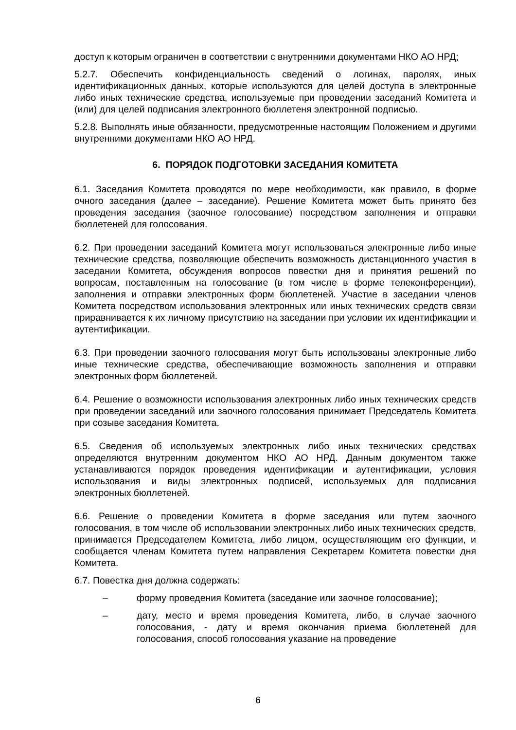доступ к которым ограничен в соответствии с внутренними документами НКО АО НРД;
5.2.7. Обеспечить конфиденциальность сведений о логинах, паролях, иных идентификационных данных, которые используются для целей доступа в электронные либо иных технические средства, используемые при проведении заседаний Комитета и (или) для целей подписания электронного бюллетеня электронной подписью.
5.2.8. Выполнять иные обязанности, предусмотренные настоящим Положением и другими внутренними документами НКО АО НРД.
6. ПОРЯДОК ПОДГОТОВКИ ЗАСЕДАНИЯ КОМИТЕТА
6.1. Заседания Комитета проводятся по мере необходимости, как правило, в форме очного заседания (далее – заседание). Решение Комитета может быть принято без проведения заседания (заочное голосование) посредством заполнения и отправки бюллетеней для голосования.
6.2. При проведении заседаний Комитета могут использоваться электронные либо иные технические средства, позволяющие обеспечить возможность дистанционного участия в заседании Комитета, обсуждения вопросов повестки дня и принятия решений по вопросам, поставленным на голосование (в том числе в форме телеконференции), заполнения и отправки электронных форм бюллетеней. Участие в заседании членов Комитета посредством использования электронных или иных технических средств связи приравнивается к их личному присутствию на заседании при условии их идентификации и аутентификации.
6.3. При проведении заочного голосования могут быть использованы электронные либо иные технические средства, обеспечивающие возможность заполнения и отправки электронных форм бюллетеней.
6.4. Решение о возможности использования электронных либо иных технических средств при проведении заседаний или заочного голосования принимает Председатель Комитета при созыве заседания Комитета.
6.5. Сведения об используемых электронных либо иных технических средствах определяются внутренним документом НКО АО НРД. Данным документом также устанавливаются порядок проведения идентификации и аутентификации, условия использования и виды электронных подписей, используемых для подписания электронных бюллетеней.
6.6. Решение о проведении Комитета в форме заседания или путем заочного голосования, в том числе об использовании электронных либо иных технических средств, принимается Председателем Комитета, либо лицом, осуществляющим его функции, и сообщается членам Комитета путем направления Секретарем Комитета повестки дня Комитета.
6.7. Повестка дня должна содержать:
– форму проведения Комитета (заседание или заочное голосование);
– дату, место и время проведения Комитета, либо, в случае заочного голосования, - дату и время окончания приема бюллетеней для голосования, способ голосования указание на проведение
6